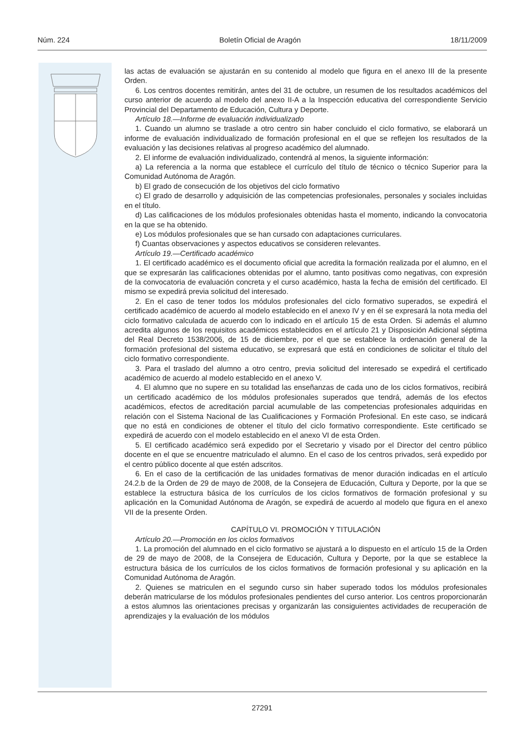Núm. 224 Boletín Oficial de Aragón 18/11/2009
las actas de evaluación se ajustarán en su contenido al modelo que figura en el anexo III de la presente Orden.
6. Los centros docentes remitirán, antes del 31 de octubre, un resumen de los resultados académicos del curso anterior de acuerdo al modelo del anexo II-A a la Inspección educativa del correspondiente Servicio Provincial del Departamento de Educación, Cultura y Deporte.
Artículo 18.—Informe de evaluación individualizado
1. Cuando un alumno se traslade a otro centro sin haber concluido el ciclo formativo, se elaborará un informe de evaluación individualizado de formación profesional en el que se reflejen los resultados de la evaluación y las decisiones relativas al progreso académico del alumnado.
2. El informe de evaluación individualizado, contendrá al menos, la siguiente información:
a) La referencia a la norma que establece el currículo del título de técnico o técnico Superior para la Comunidad Autónoma de Aragón.
b) El grado de consecución de los objetivos del ciclo formativo
c) El grado de desarrollo y adquisición de las competencias profesionales, personales y sociales incluidas en el título.
d) Las calificaciones de los módulos profesionales obtenidas hasta el momento, indicando la convocatoria en la que se ha obtenido.
e) Los módulos profesionales que se han cursado con adaptaciones curriculares.
f) Cuantas observaciones y aspectos educativos se consideren relevantes.
Artículo 19.—Certificado académico
1. El certificado académico es el documento oficial que acredita la formación realizada por el alumno, en el que se expresarán las calificaciones obtenidas por el alumno, tanto positivas como negativas, con expresión de la convocatoria de evaluación concreta y el curso académico, hasta la fecha de emisión del certificado. El mismo se expedirá previa solicitud del interesado.
2. En el caso de tener todos los módulos profesionales del ciclo formativo superados, se expedirá el certificado académico de acuerdo al modelo establecido en el anexo IV y en él se expresará la nota media del ciclo formativo calculada de acuerdo con lo indicado en el artículo 15 de esta Orden. Si además el alumno acredita algunos de los requisitos académicos establecidos en el artículo 21 y Disposición Adicional séptima del Real Decreto 1538/2006, de 15 de diciembre, por el que se establece la ordenación general de la formación profesional del sistema educativo, se expresará que está en condiciones de solicitar el título del ciclo formativo correspondiente.
3. Para el traslado del alumno a otro centro, previa solicitud del interesado se expedirá el certificado académico de acuerdo al modelo establecido en el anexo V.
4. El alumno que no supere en su totalidad las enseñanzas de cada uno de los ciclos formativos, recibirá un certificado académico de los módulos profesionales superados que tendrá, además de los efectos académicos, efectos de acreditación parcial acumulable de las competencias profesionales adquiridas en relación con el Sistema Nacional de las Cualificaciones y Formación Profesional. En este caso, se indicará que no está en condiciones de obtener el título del ciclo formativo correspondiente. Este certificado se expedirá de acuerdo con el modelo establecido en el anexo VI de esta Orden.
5. El certificado académico será expedido por el Secretario y visado por el Director del centro público docente en el que se encuentre matriculado el alumno. En el caso de los centros privados, será expedido por el centro público docente al que estén adscritos.
6. En el caso de la certificación de las unidades formativas de menor duración indicadas en el artículo 24.2.b de la Orden de 29 de mayo de 2008, de la Consejera de Educación, Cultura y Deporte, por la que se establece la estructura básica de los currículos de los ciclos formativos de formación profesional y su aplicación en la Comunidad Autónoma de Aragón, se expedirá de acuerdo al modelo que figura en el anexo VII de la presente Orden.
CAPÍTULO VI. PROMOCIÓN Y TITULACIÓN
Artículo 20.—Promoción en los ciclos formativos
1. La promoción del alumnado en el ciclo formativo se ajustará a lo dispuesto en el artículo 15 de la Orden de 29 de mayo de 2008, de la Consejera de Educación, Cultura y Deporte, por la que se establece la estructura básica de los currículos de los ciclos formativos de formación profesional y su aplicación en la Comunidad Autónoma de Aragón.
2. Quienes se matriculen en el segundo curso sin haber superado todos los módulos profesionales deberán matricularse de los módulos profesionales pendientes del curso anterior. Los centros proporcionarán a estos alumnos las orientaciones precisas y organizarán las consiguientes actividades de recuperación de aprendizajes y la evaluación de los módulos
27291